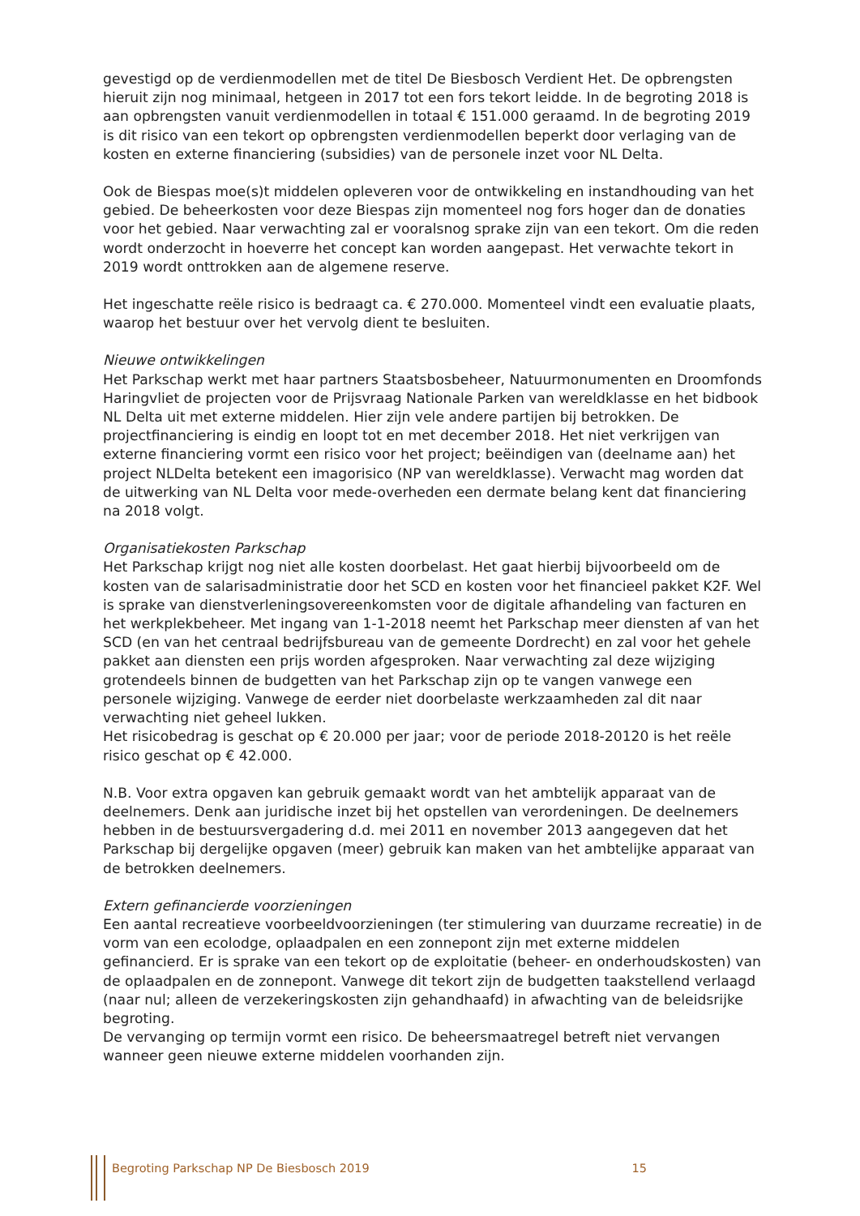gevestigd op de verdienmodellen met de titel De Biesbosch Verdient Het. De opbrengsten hieruit zijn nog minimaal, hetgeen in 2017 tot een fors tekort leidde. In de begroting 2018 is aan opbrengsten vanuit verdienmodellen in totaal € 151.000 geraamd. In de begroting 2019 is dit risico van een tekort op opbrengsten verdienmodellen beperkt door verlaging van de kosten en externe financiering (subsidies) van de personele inzet voor NL Delta.
Ook de Biespas moe(s)t middelen opleveren voor de ontwikkeling en instandhouding van het gebied. De beheerkosten voor deze Biespas zijn momenteel nog fors hoger dan de donaties voor het gebied. Naar verwachting zal er vooralsnog sprake zijn van een tekort. Om die reden wordt onderzocht in hoeverre het concept kan worden aangepast. Het verwachte tekort in 2019 wordt onttrokken aan de algemene reserve.
Het ingeschatte reële risico is bedraagt ca. € 270.000. Momenteel vindt een evaluatie plaats, waarop het bestuur over het vervolg dient te besluiten.
Nieuwe ontwikkelingen
Het Parkschap werkt met haar partners Staatsbosbeheer, Natuurmonumenten en Droomfonds Haringvliet de projecten voor de Prijsvraag Nationale Parken van wereldklasse en het bidbook NL Delta uit met externe middelen. Hier zijn vele andere partijen bij betrokken. De projectfinanciering is eindig en loopt tot en met december 2018. Het niet verkrijgen van externe financiering vormt een risico voor het project; beëindigen van (deelname aan) het project NLDelta betekent een imagorisico (NP van wereldklasse). Verwacht mag worden dat de uitwerking van NL Delta voor mede-overheden een dermate belang kent dat financiering na 2018 volgt.
Organisatiekosten Parkschap
Het Parkschap krijgt nog niet alle kosten doorbelast. Het gaat hierbij bijvoorbeeld om de kosten van de salarisadministratie door het SCD en kosten voor het financieel pakket K2F. Wel is sprake van dienstverleningsovereenkomsten voor de digitale afhandeling van facturen en het werkplekbeheer. Met ingang van 1-1-2018 neemt het Parkschap meer diensten af van het SCD (en van het centraal bedrijfsbureau van de gemeente Dordrecht) en zal voor het gehele pakket aan diensten een prijs worden afgesproken. Naar verwachting zal deze wijziging grotendeels binnen de budgetten van het Parkschap zijn op te vangen vanwege een personele wijziging. Vanwege de eerder niet doorbelaste werkzaamheden zal dit naar verwachting niet geheel lukken.
Het risicobedrag is geschat op € 20.000 per jaar; voor de periode 2018-20120 is het reële risico geschat op € 42.000.
N.B. Voor extra opgaven kan gebruik gemaakt wordt van het ambtelijk apparaat van de deelnemers. Denk aan juridische inzet bij het opstellen van verordeningen. De deelnemers hebben in de bestuursvergadering d.d. mei 2011 en november 2013 aangegeven dat het Parkschap bij dergelijke opgaven (meer) gebruik kan maken van het ambtelijke apparaat van de betrokken deelnemers.
Extern gefinancierde voorzieningen
Een aantal recreatieve voorbeeldvoorzieningen (ter stimulering van duurzame recreatie) in de vorm van een ecolodge, oplaadpalen en een zonnepont zijn met externe middelen gefinancierd. Er is sprake van een tekort op de exploitatie (beheer- en onderhoudskosten) van de oplaadpalen en de zonnepont. Vanwege dit tekort zijn de budgetten taakstellend verlaagd (naar nul; alleen de verzekeringskosten zijn gehandhaafd) in afwachting van de beleidsrijke begroting.
De vervanging op termijn vormt een risico. De beheersmaatregel betreft niet vervangen wanneer geen nieuwe externe middelen voorhanden zijn.
Begroting Parkschap NP De Biesbosch 2019 15